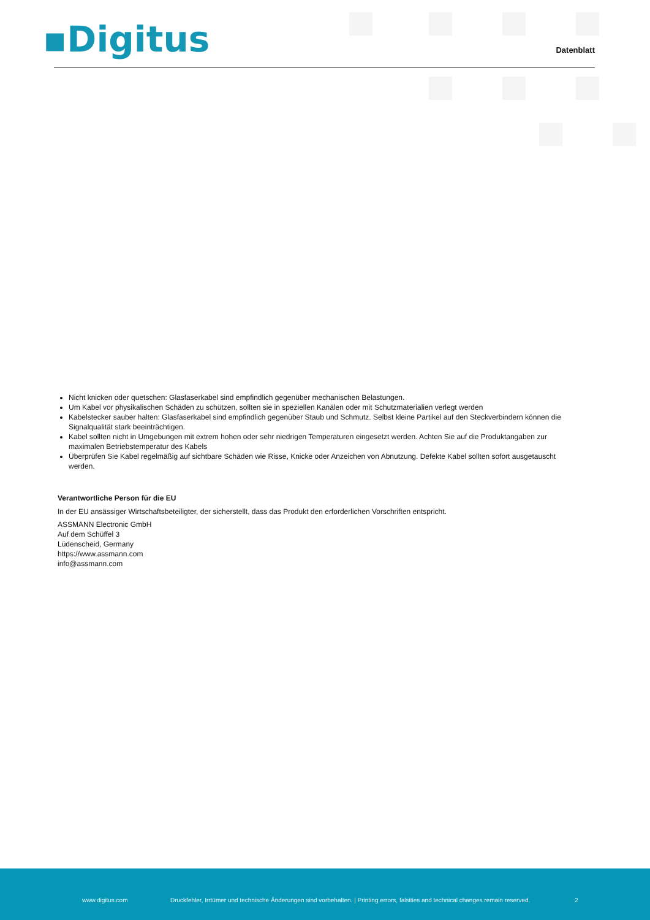▪Digitus Datenblatt
Nicht knicken oder quetschen: Glasfaserkabel sind empfindlich gegenüber mechanischen Belastungen.
Um Kabel vor physikalischen Schäden zu schützen, sollten sie in speziellen Kanälen oder mit Schutzmaterialien verlegt werden
Kabelstecker sauber halten: Glasfaserkabel sind empfindlich gegenüber Staub und Schmutz. Selbst kleine Partikel auf den Steckverbindern können die Signalqualität stark beeinträchtigen.
Kabel sollten nicht in Umgebungen mit extrem hohen oder sehr niedrigen Temperaturen eingesetzt werden. Achten Sie auf die Produktangaben zur maximalen Betriebstemperatur des Kabels
Überprüfen Sie Kabel regelmäßig auf sichtbare Schäden wie Risse, Knicke oder Anzeichen von Abnutzung. Defekte Kabel sollten sofort ausgetauscht werden.
Verantwortliche Person für die EU
In der EU ansässiger Wirtschaftsbeteiligter, der sicherstellt, dass das Produkt den erforderlichen Vorschriften entspricht.
ASSMANN Electronic GmbH
Auf dem Schüffel 3
Lüdenscheid, Germany
https://www.assmann.com
info@assmann.com
www.digitus.com
Druckfehler, Irrtümer und technische Änderungen sind vorbehalten. | Printing errors, falsities and technical changes remain reserved.
2